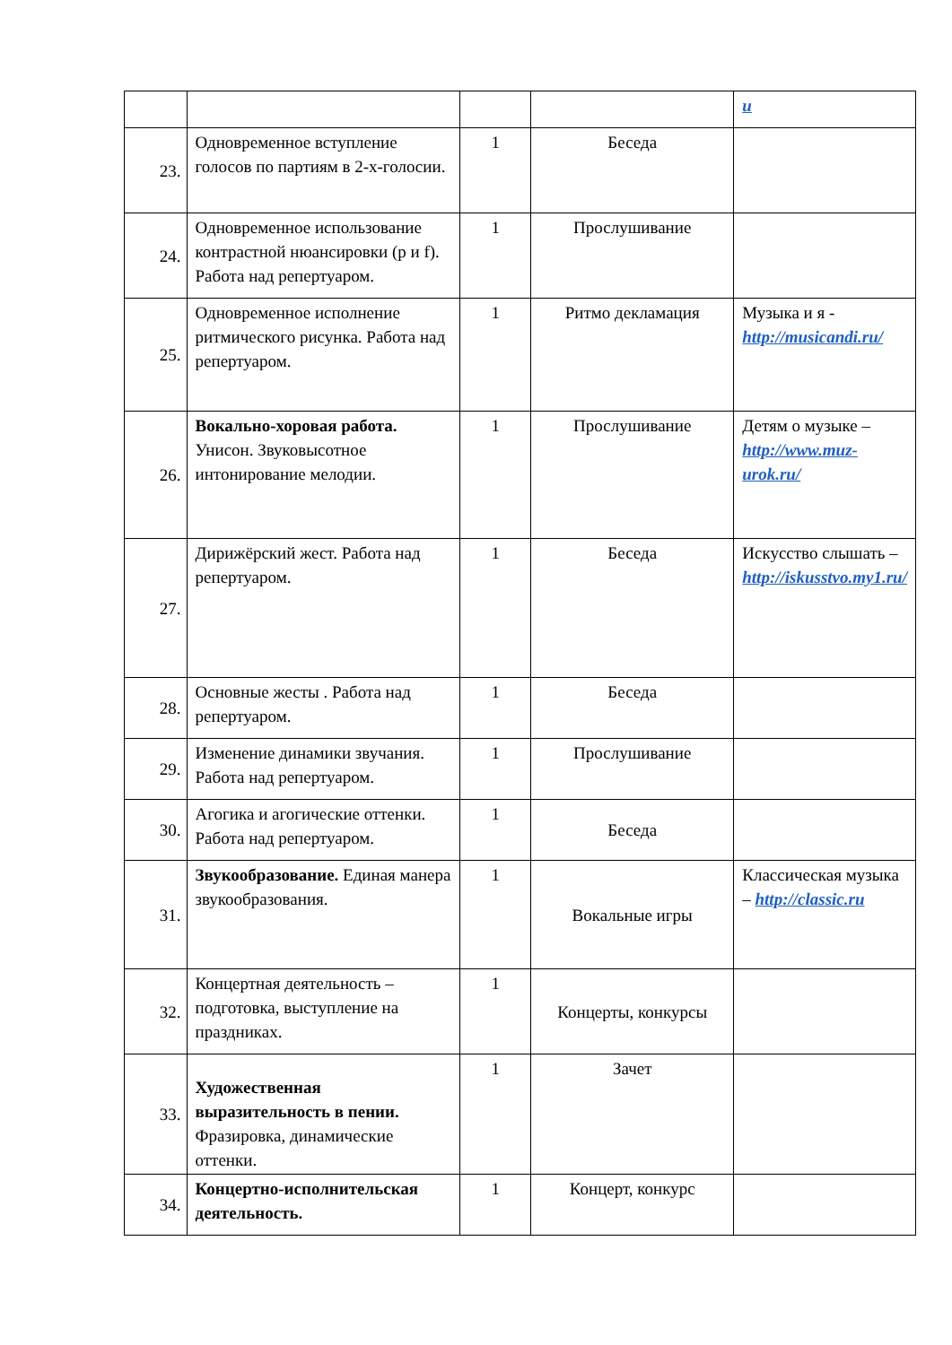| | | | | u |
| 23. | Одновременное вступление голосов по партиям в 2-х-голосии. | 1 | Беседа | |
| 24. | Одновременное использование контрастной нюансировки (р и f). Работа над репертуаром. | 1 | Прослушивание | |
| 25. | Одновременное исполнение ритмического рисунка. Работа над репертуаром. | 1 | Ритмо декламация | Музыка и я - http://musicandi.ru/ |
| 26. | Вокально-хоровая работа. Унисон. Звуковысотное интонирование мелодии. | 1 | Прослушивание | Детям о музыке – http://www.muz-urok.ru/ |
| 27. | Дирижёрский жест. Работа над репертуаром. | 1 | Беседа | Искусство слышать – http://iskusstvo.my1.ru/ |
| 28. | Основные жесты . Работа над репертуаром. | 1 | Беседа | |
| 29. | Изменение динамики звучания. Работа над репертуаром. | 1 | Прослушивание | |
| 30. | Агогика и агогические оттенки. Работа над репертуаром. | 1 | Беседа | |
| 31. | Звукообразование. Единая манера звукообразования. | 1 | Вокальные игры | Классическая музыка – http://classic.ru |
| 32. | Концертная деятельность – подготовка, выступление на праздниках. | 1 | Концерты, конкурсы | |
| 33. | Художественная выразительность в пении. Фразировка, динамические оттенки. | 1 | Зачет | |
| 34. | Концертно-исполнительская деятельность. | 1 | Концерт, конкурс | |